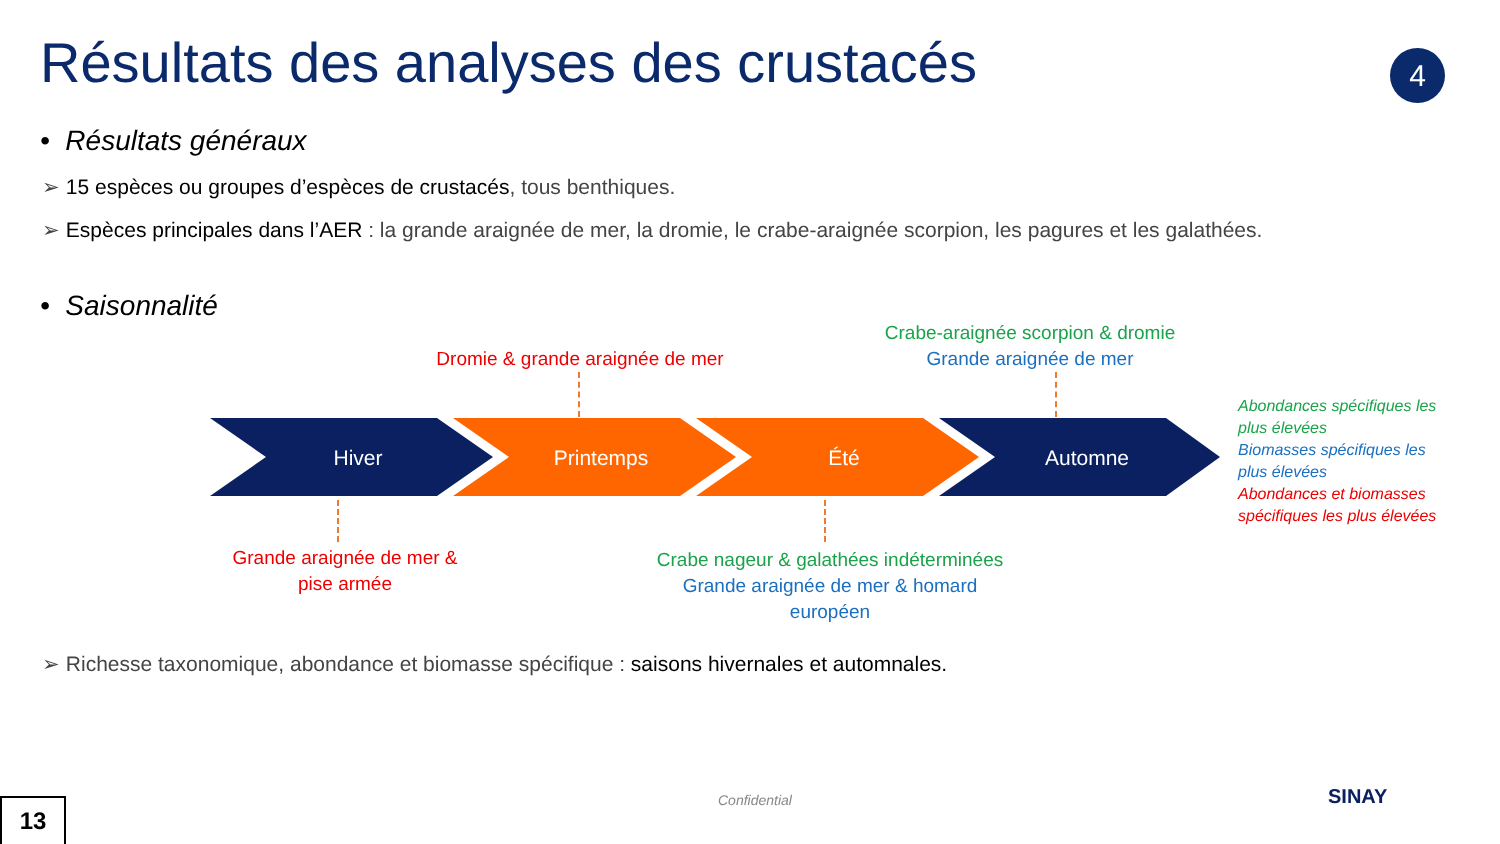Résultats des analyses des crustacés
4
• Résultats généraux
➢ 15 espèces ou groupes d’espèces de crustacés, tous benthiques.
➢ Espèces principales dans l’AER : la grande araignée de mer, la dromie, le crabe-araignée scorpion, les pagures et les galathées.
• Saisonnalité
Crabe-araignée scorpion & dromie
Dromie & grande araignée de mer
Grande araignée de mer
Hiver
Printemps
Été
Automne
Abondances spécifiques les plus élevées
Biomasses spécifiques les plus élevées
Abondances et biomasses spécifiques les plus élevées
Grande araignée de mer & pise armée
Crabe nageur & galathées indéterminées
Grande araignée de mer & homard européen
➢ Richesse taxonomique, abondance et biomasse spécifique : saisons hivernales et automnales.
Confidential SINAY
13